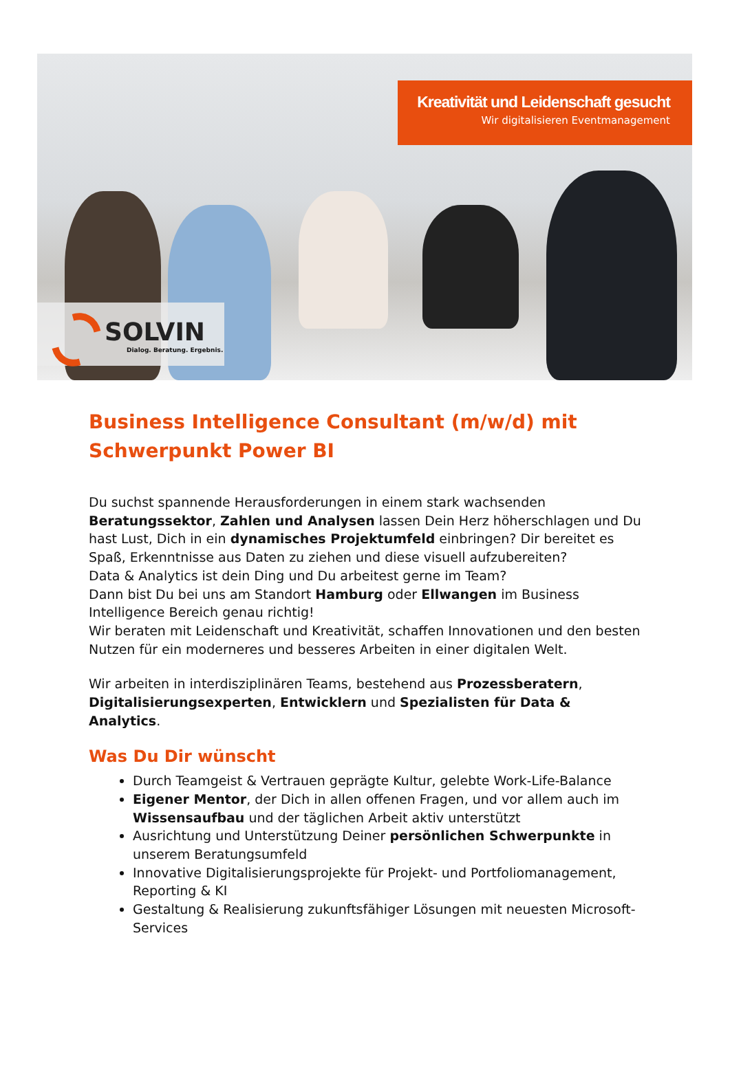Kreativität und Leidenschaft gesucht
Wir digitalisieren Eventmanagement
SOLVIN
Dialog. Beratung. Ergebnis.
Business Intelligence Consultant (m/w/d) mit Schwerpunkt Power BI
Du suchst spannende Herausforderungen in einem stark wachsenden Beratungssektor, Zahlen und Analysen lassen Dein Herz höherschlagen und Du hast Lust, Dich in ein dynamisches Projektumfeld einbringen? Dir bereitet es Spaß, Erkenntnisse aus Daten zu ziehen und diese visuell aufzubereiten?
Data & Analytics ist dein Ding und Du arbeitest gerne im Team?
Dann bist Du bei uns am Standort Hamburg oder Ellwangen im Business Intelligence Bereich genau richtig!
Wir beraten mit Leidenschaft und Kreativität, schaffen Innovationen und den besten Nutzen für ein moderneres und besseres Arbeiten in einer digitalen Welt.
Wir arbeiten in interdisziplinären Teams, bestehend aus Prozessberatern, Digitalisierungsexperten, Entwicklern und Spezialisten für Data & Analytics.
Was Du Dir wünscht
Durch Teamgeist & Vertrauen geprägte Kultur, gelebte Work-Life-Balance
Eigener Mentor, der Dich in allen offenen Fragen, und vor allem auch im Wissensaufbau und der täglichen Arbeit aktiv unterstützt
Ausrichtung und Unterstützung Deiner persönlichen Schwerpunkte in unserem Beratungsumfeld
Innovative Digitalisierungsprojekte für Projekt- und Portfoliomanagement, Reporting & KI
Gestaltung & Realisierung zukunftsfähiger Lösungen mit neuesten Microsoft-Services